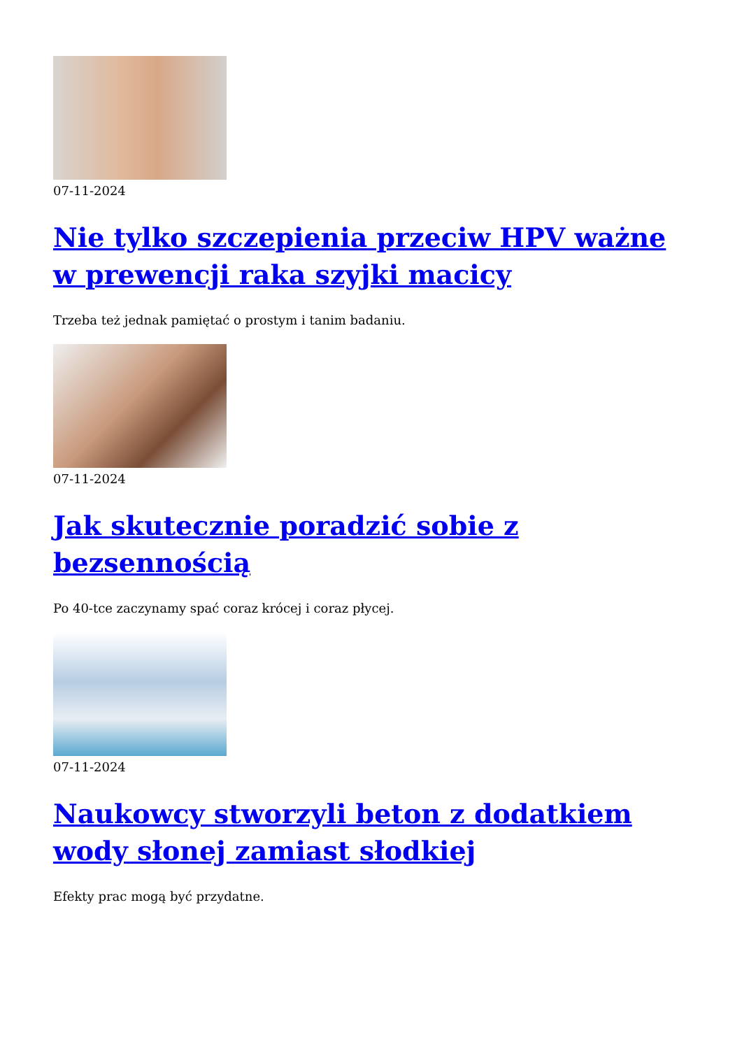07-11-2024
Nie tylko szczepienia przeciw HPV ważne w prewencji raka szyjki macicy
Trzeba też jednak pamiętać o prostym i tanim badaniu.
07-11-2024
Jak skutecznie poradzić sobie z bezsennością
Po 40-tce zaczynamy spać coraz krócej i coraz płycej.
07-11-2024
Naukowcy stworzyli beton z dodatkiem wody słonej zamiast słodkiej
Efekty prac mogą być przydatne.